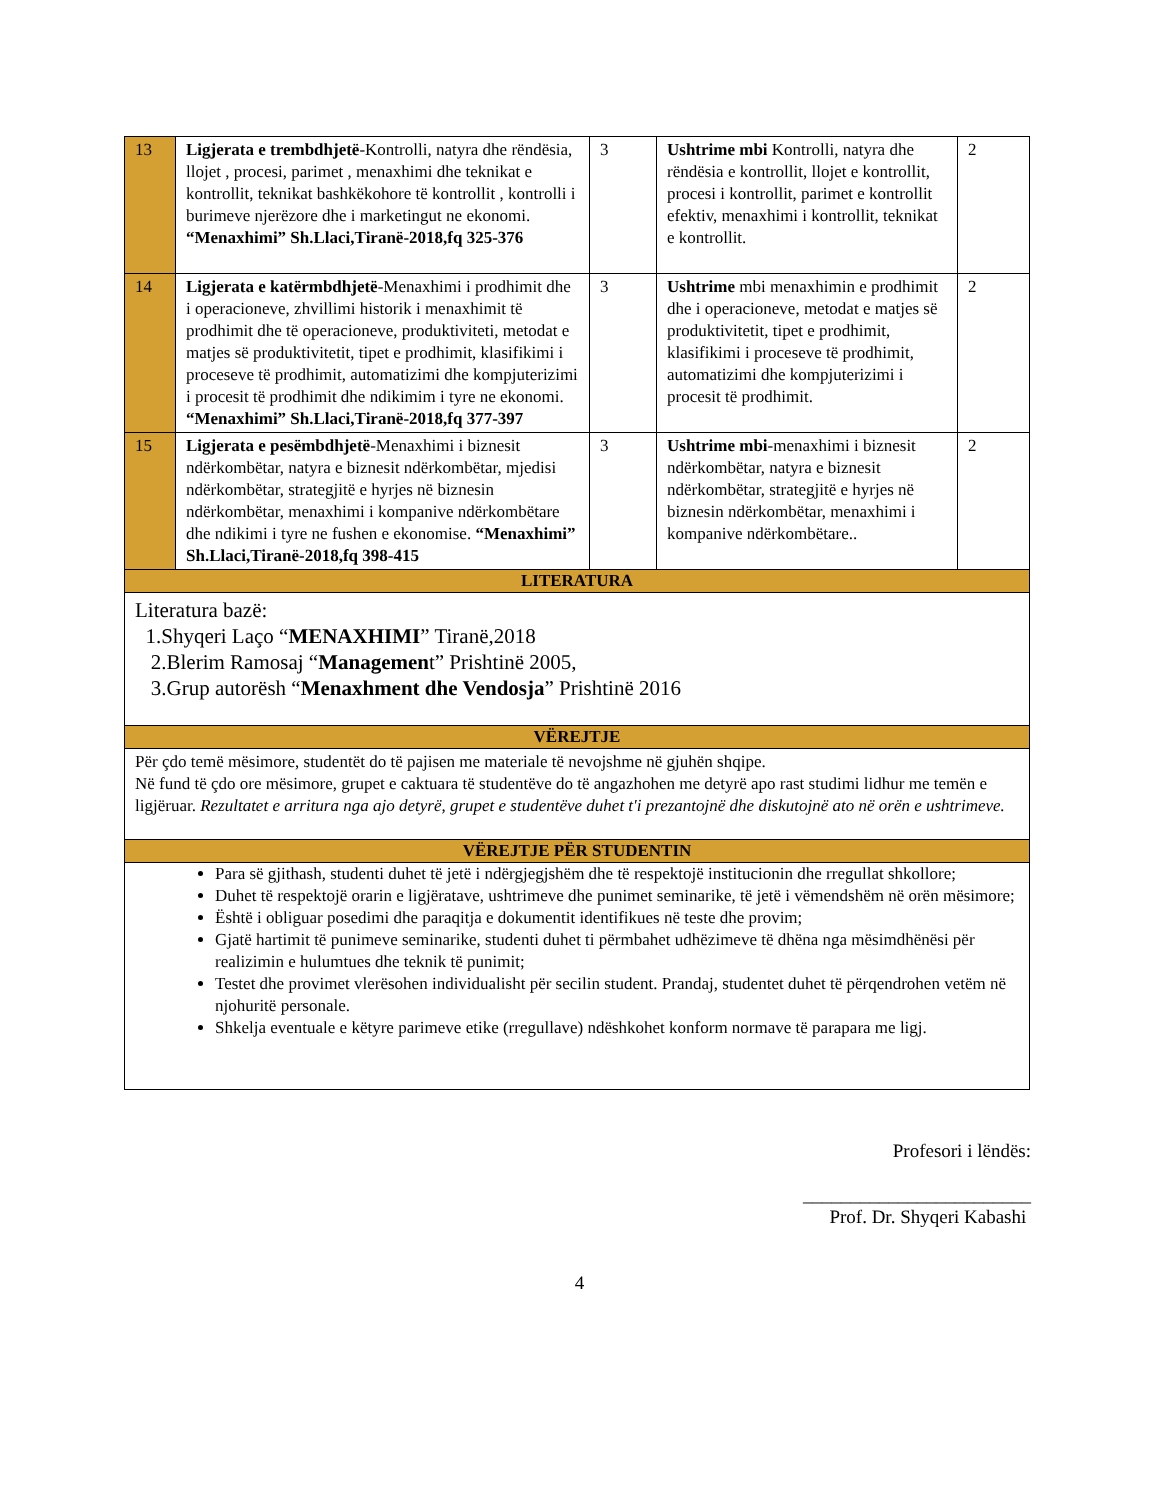| 13 | Ligjerata e trembdhjetë -Kontrolli, natyra dhe rëndësia, llojet , procesi, parimet , menaxhimi dhe teknikat e kontrollit, teknikat bashkëkohore të kontrollit , kontrolli i burimeve njerëzore dhe i marketingut ne ekonomi. “Menaxhimi” Sh.Llaci,Tiranë-2018,fq 325-376 | 3 | Ushtrime mbi Kontrolli, natyra dhe rëndësia e kontrollit, llojet e kontrollit, procesi i kontrollit, parimet e kontrollit efektiv, menaxhimi i kontrollit, teknikat e kontrollit. | 2 |
| 14 | Ligjerata e katërmbdhjetë -Menaxhimi i prodhimit dhe i operacioneve, zhvillimi historik i menaxhimit të prodhimit dhe të operacioneve, produktiviteti, metodat e matjes së produktivitetit, tipet e prodhimit, klasifikimi i proceseve të prodhimit, automatizimi dhe kompjuterizimi i procesit të prodhimit dhe ndikimim i tyre ne ekonomi. “Menaxhimi” Sh.Llaci,Tiranë-2018,fq 377-397 | 3 | Ushtrime mbi menaxhimin e prodhimit dhe i operacioneve, metodat e matjes së produktivitetit, tipet e prodhimit, klasifikimi i proceseve të prodhimit, automatizimi dhe kompjuterizimi i procesit të prodhimit. | 2 |
| 15 | Ligjerata e pesëmbdhjetë -Menaxhimi i biznesit ndërkombëtar, natyra e biznesit ndërkombëtar, mjedisi ndërkombëtar, strategjitë e hyrjes në biznesin ndërkombëtar, menaxhimi i kompanive ndërkombëtare dhe ndikimi i tyre ne fushen e ekonomise. “Menaxhimi” Sh.Llaci,Tiranë-2018,fq 398-415 | 3 | Ushtrime mbi -menaxhimi i biznesit ndërkombëtar, natyra e biznesit ndërkombëtar, strategjitë e hyrjes në biznesin ndërkombëtar, menaxhimi i kompanive ndërkombëtare.. | 2 |
| LITERATURA | | | | |
| Literatura bazë: 1.Shyqeri Laço “ MENAXHIMI ” Tiranë,2018 2.Blerim Ramosaj “ Managemen t” Prishtinë 2005, 3.Grup autorësh “ Menaxhment dhe Vendosja ” Prishtinë 2016 | | | | |
| VËREJTJE | | | | |
| Për çdo temë mësimore, studentët do të pajisen me materiale të nevojshme në gjuhën shqipe. Në fund të çdo ore mësimore, grupet e caktuara të studentëve do të angazhohen me detyrë apo rast studimi lidhur me temën e ligjëruar. Rezultatet e arritura nga ajo detyrë, grupet e studentëve duhet t'i prezantojnë dhe diskutojnë ato në orën e ushtrimeve. | | | | |
| VËREJTJE PËR STUDENTIN | | | | |
| Para së gjithash, studenti duhet të jetë i ndërgjegjshëm dhe të respektojë institucionin dhe rregullat shkollore; Duhet të respektojë orarin e ligjëratave, ushtrimeve dhe punimet seminarike, të jetë i vëmendshëm në orën mësimore; Është i obliguar posedimi dhe paraqitja e dokumentit identifikues në teste dhe provim; Gjatë hartimit të punimeve seminarike, studenti duhet ti përmbahet udhëzimeve të dhëna nga mësimdhënësi për realizimin e hulumtues dhe teknik të punimit; Testet dhe provimet vlerësohen individualisht për secilin student. Prandaj, studentet duhet të përqendrohen vetëm në njohuritë personale. Shkelja eventuale e këtyre parimeve etike (rregullave) ndëshkohet konform normave të parapara me ligj. | | | | |
Profesori i lëndës:
________________________
Prof. Dr. Shyqeri Kabashi
4